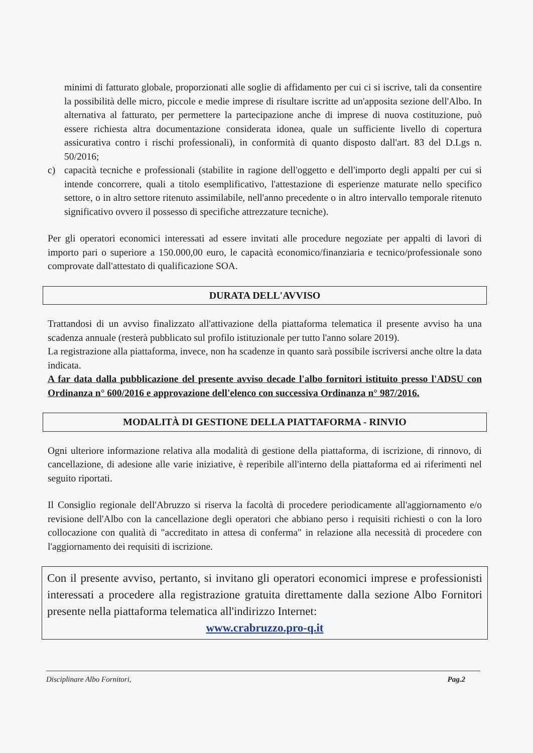minimi di fatturato globale, proporzionati alle soglie di affidamento per cui ci si iscrive, tali da consentire la possibilità delle micro, piccole e medie imprese di risultare iscritte ad un'apposita sezione dell'Albo. In alternativa al fatturato, per permettere la partecipazione anche di imprese di nuova costituzione, può essere richiesta altra documentazione considerata idonea, quale un sufficiente livello di copertura assicurativa contro i rischi professionali), in conformità di quanto disposto dall'art. 83 del D.Lgs n. 50/2016;
c) capacità tecniche e professionali (stabilite in ragione dell'oggetto e dell'importo degli appalti per cui si intende concorrere, quali a titolo esemplificativo, l'attestazione di esperienze maturate nello specifico settore, o in altro settore ritenuto assimilabile, nell'anno precedente o in altro intervallo temporale ritenuto significativo ovvero il possesso di specifiche attrezzature tecniche).
Per gli operatori economici interessati ad essere invitati alle procedure negoziate per appalti di lavori di importo pari o superiore a 150.000,00 euro, le capacità economico/finanziaria e tecnico/professionale sono comprovate dall'attestato di qualificazione SOA.
DURATA DELL'AVVISO
Trattandosi di un avviso finalizzato all'attivazione della piattaforma telematica il presente avviso ha una scadenza annuale (resterà pubblicato sul profilo istituzionale per tutto l'anno solare 2019).
La registrazione alla piattaforma, invece, non ha scadenze in quanto sarà possibile iscriversi anche oltre la data indicata.
A far data dalla pubblicazione del presente avviso decade l'albo fornitori istituito presso l'ADSU con Ordinanza n° 600/2016 e approvazione dell'elenco con successiva Ordinanza n° 987/2016.
MODALITÀ DI GESTIONE DELLA PIATTAFORMA - RINVIO
Ogni ulteriore informazione relativa alla modalità di gestione della piattaforma, di iscrizione, di rinnovo, di cancellazione, di adesione alle varie iniziative, è reperibile all'interno della piattaforma ed ai riferimenti nel seguito riportati.
Il Consiglio regionale dell'Abruzzo si riserva la facoltà di procedere periodicamente all'aggiornamento e/o revisione dell'Albo con la cancellazione degli operatori che abbiano perso i requisiti richiesti o con la loro collocazione con qualità di "accreditato in attesa di conferma" in relazione alla necessità di procedere con l'aggiornamento dei requisiti di iscrizione.
Con il presente avviso, pertanto, si invitano gli operatori economici imprese e professionisti interessati a procedere alla registrazione gratuita direttamente dalla sezione Albo Fornitori presente nella piattaforma telematica all'indirizzo Internet:
www.crabruzzo.pro-q.it
Disciplinare Albo Fornitori, Pag.2